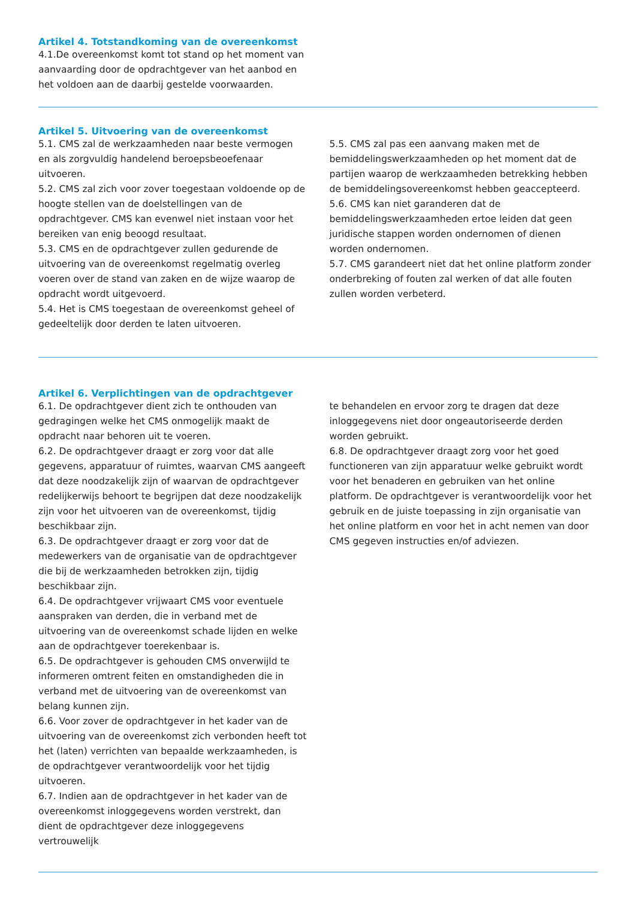Artikel 4. Totstandkoming van de overeenkomst
4.1.De overeenkomst komt tot stand op het moment van aanvaarding door de opdrachtgever van het aanbod en het voldoen aan de daarbij gestelde voorwaarden.
Artikel 5. Uitvoering van de overeenkomst
5.1. CMS zal de werkzaamheden naar beste vermogen en als zorgvuldig handelend beroepsbeoefenaar uitvoeren.
5.2. CMS zal zich voor zover toegestaan voldoende op de hoogte stellen van de doelstellingen van de opdrachtgever. CMS kan evenwel niet instaan voor het bereiken van enig beoogd resultaat.
5.3. CMS en de opdrachtgever zullen gedurende de uitvoering van de overeenkomst regelmatig overleg voeren over de stand van zaken en de wijze waarop de opdracht wordt uitgevoerd.
5.4. Het is CMS toegestaan de overeenkomst geheel of gedeeltelijk door derden te laten uitvoeren.
5.5. CMS zal pas een aanvang maken met de bemiddelingswerkzaamheden op het moment dat de partijen waarop de werkzaamheden betrekking hebben de bemiddelingsovereenkomst hebben geaccepteerd.
5.6. CMS kan niet garanderen dat de bemiddelingswerkzaamheden ertoe leiden dat geen juridische stappen worden ondernomen of dienen worden ondernomen.
5.7. CMS garandeert niet dat het online platform zonder onderbreking of fouten zal werken of dat alle fouten zullen worden verbeterd.
Artikel 6. Verplichtingen van de opdrachtgever
6.1. De opdrachtgever dient zich te onthouden van gedragingen welke het CMS onmogelijk maakt de opdracht naar behoren uit te voeren.
6.2. De opdrachtgever draagt er zorg voor dat alle gegevens, apparatuur of ruimtes, waarvan CMS aangeeft dat deze noodzakelijk zijn of waarvan de opdrachtgever redelijkerwijs behoort te begrijpen dat deze noodzakelijk zijn voor het uitvoeren van de overeenkomst, tijdig beschikbaar zijn.
6.3. De opdrachtgever draagt er zorg voor dat de medewerkers van de organisatie van de opdrachtgever die bij de werkzaamheden betrokken zijn, tijdig beschikbaar zijn.
6.4. De opdrachtgever vrijwaart CMS voor eventuele aanspraken van derden, die in verband met de uitvoering van de overeenkomst schade lijden en welke aan de opdrachtgever toerekenbaar is.
6.5. De opdrachtgever is gehouden CMS onverwijld te informeren omtrent feiten en omstandigheden die in verband met de uitvoering van de overeenkomst van belang kunnen zijn.
6.6. Voor zover de opdrachtgever in het kader van de uitvoering van de overeenkomst zich verbonden heeft tot het (laten) verrichten van bepaalde werkzaamheden, is de opdrachtgever verantwoordelijk voor het tijdig uitvoeren.
6.7. Indien aan de opdrachtgever in het kader van de overeenkomst inloggegevens worden verstrekt, dan dient de opdrachtgever deze inloggegevens vertrouwelijk
te behandelen en ervoor zorg te dragen dat deze inloggegevens niet door ongeautoriseerde derden worden gebruikt.
6.8. De opdrachtgever draagt zorg voor het goed functioneren van zijn apparatuur welke gebruikt wordt voor het benaderen en gebruiken van het online platform. De opdrachtgever is verantwoordelijk voor het gebruik en de juiste toepassing in zijn organisatie van het online platform en voor het in acht nemen van door CMS gegeven instructies en/of adviezen.